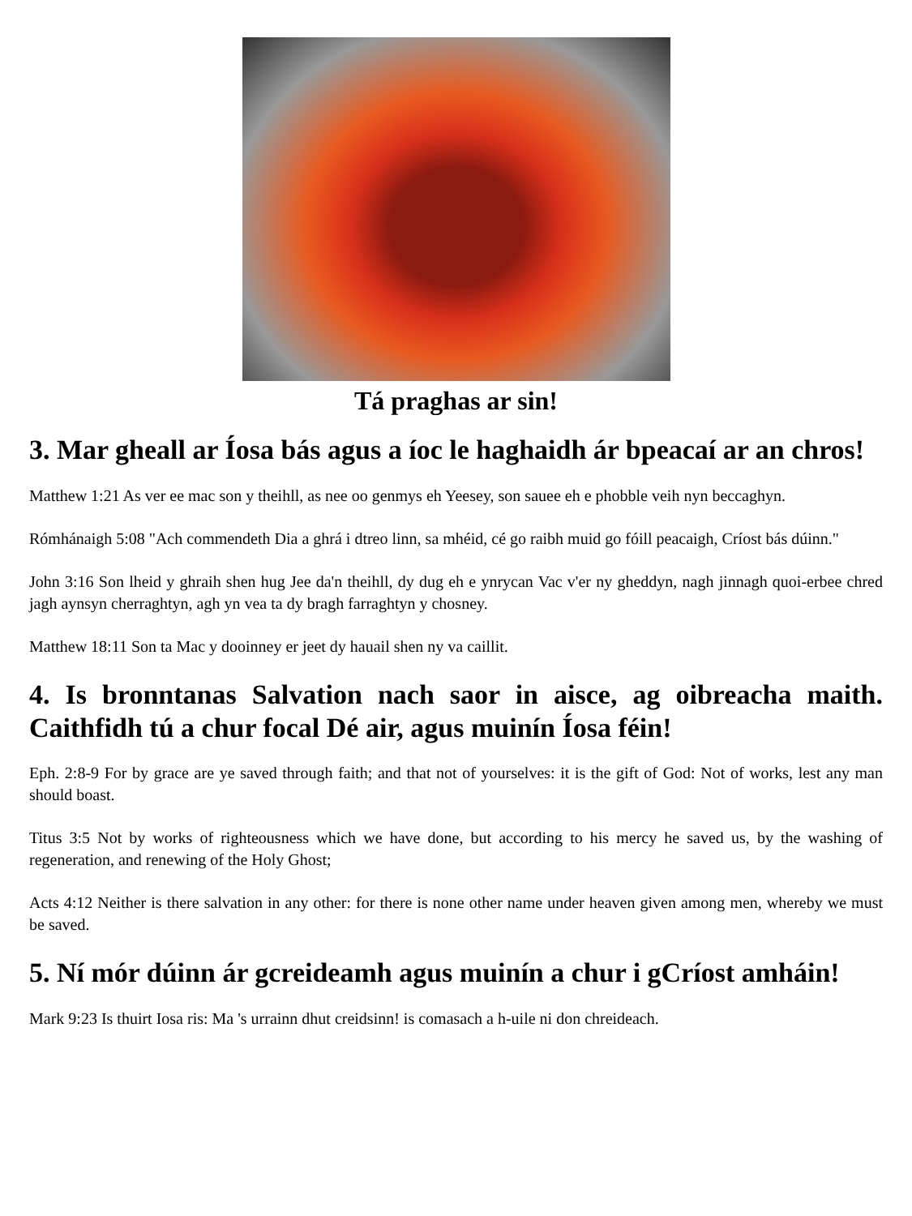Tá praghas ar sin!
3. Mar gheall ar Íosa bás agus a íoc le haghaidh ár bpeacaí ar an chros!
Matthew 1:21 As ver ee mac son y theihll, as nee oo genmys eh Yeesey, son sauee eh e phobble veih nyn beccaghyn.
Rómhánaigh 5:08 "Ach commendeth Dia a ghrá i dtreo linn, sa mhéid, cé go raibh muid go fóill peacaigh, Críost bás dúinn."
John 3:16 Son lheid y ghraih shen hug Jee da'n theihll, dy dug eh e ynrycan Vac v'er ny gheddyn, nagh jinnagh quoi-erbee chred jagh aynsyn cherraghtyn, agh yn vea ta dy bragh farraghtyn y chosney.
Matthew 18:11 Son ta Mac y dooinney er jeet dy hauail shen ny va caillit.
4. Is bronntanas Salvation nach saor in aisce, ag oibreacha maith. Caithfidh tú a chur focal Dé air, agus muinín Íosa féin!
Eph. 2:8-9 For by grace are ye saved through faith; and that not of yourselves: it is the gift of God: Not of works, lest any man should boast.
Titus 3:5 Not by works of righteousness which we have done, but according to his mercy he saved us, by the washing of regeneration, and renewing of the Holy Ghost;
Acts 4:12 Neither is there salvation in any other: for there is none other name under heaven given among men, whereby we must be saved.
5. Ní mór dúinn ár gcreideamh agus muinín a chur i gCríost amháin!
Mark 9:23 Is thuirt Iosa ris: Ma 's urrainn dhut creidsinn! is comasach a h-uile ni don chreideach.